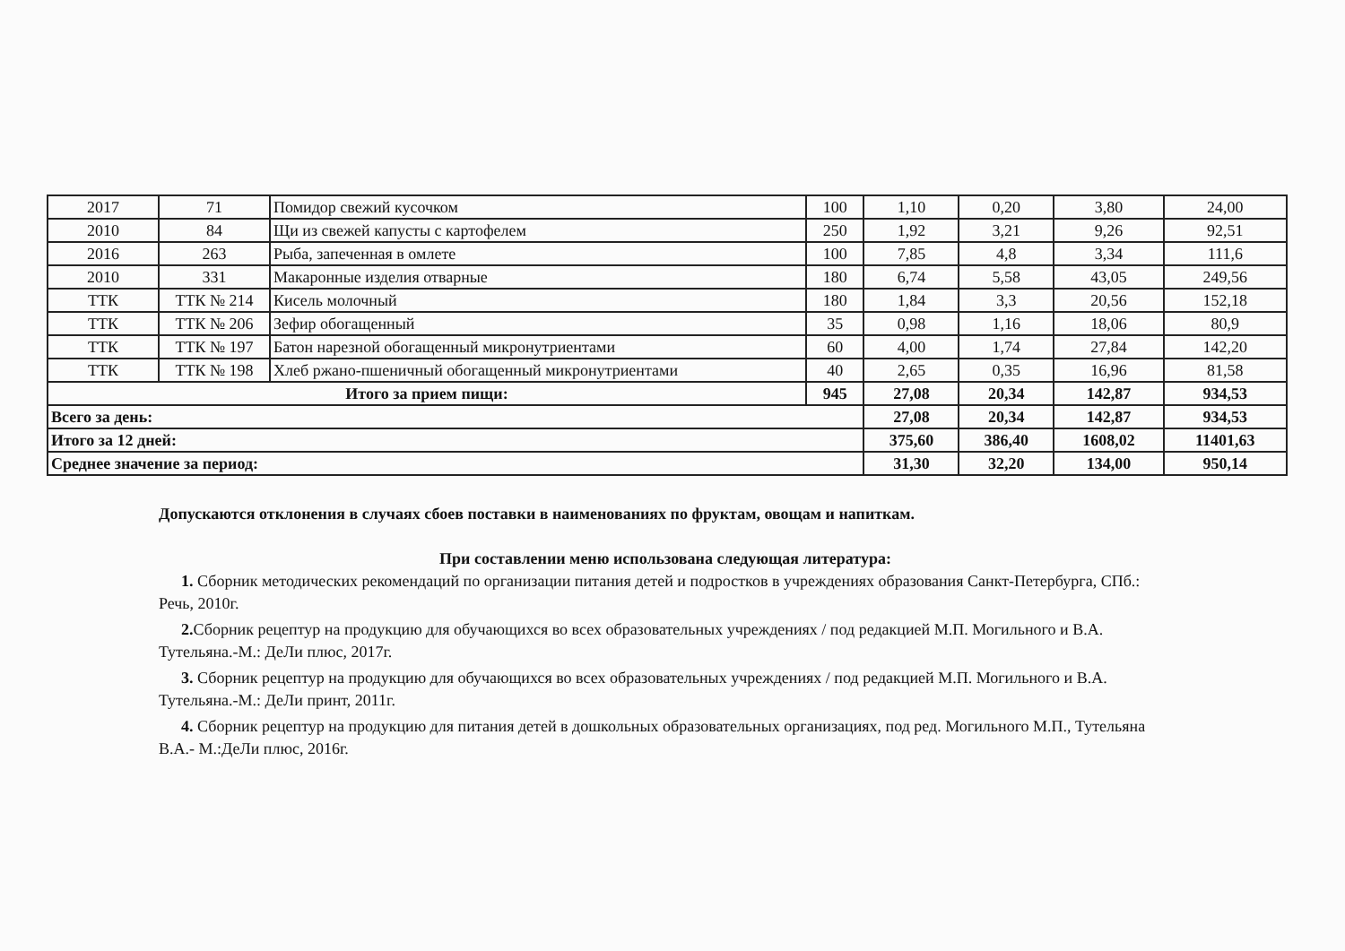| 2017 | 71 | Помидор свежий кусочком | 100 | 1,10 | 0,20 | 3,80 | 24,00 |
| 2010 | 84 | Щи из свежей капусты с картофелем | 250 | 1,92 | 3,21 | 9,26 | 92,51 |
| 2016 | 263 | Рыба, запеченная в омлете | 100 | 7,85 | 4,8 | 3,34 | 111,6 |
| 2010 | 331 | Макаронные изделия отварные | 180 | 6,74 | 5,58 | 43,05 | 249,56 |
| ТТК | ТТК № 214 | Кисель молочный | 180 | 1,84 | 3,3 | 20,56 | 152,18 |
| ТТК | ТТК № 206 | Зефир обогащенный | 35 | 0,98 | 1,16 | 18,06 | 80,9 |
| ТТК | ТТК № 197 | Батон нарезной обогащенный микронутриентами | 60 | 4,00 | 1,74 | 27,84 | 142,20 |
| ТТК | ТТК № 198 | Хлеб ржано-пшеничный обогащенный микронутриентами | 40 | 2,65 | 0,35 | 16,96 | 81,58 |
| Итого за прием пищи: | | | 945 | 27,08 | 20,34 | 142,87 | 934,53 |
| Всего за день: | | | | 27,08 | 20,34 | 142,87 | 934,53 |
| Итого за 12 дней: | | | | 375,60 | 386,40 | 1608,02 | 11401,63 |
| Среднее значение за период: | | | | 31,30 | 32,20 | 134,00 | 950,14 |
Допускаются отклонения в случаях сбоев поставки в наименованиях по фруктам, овощам и напиткам.
При составлении меню использована следующая литература:
1. Сборник методических рекомендаций по организации питания детей и подростков в учреждениях образования Санкт-Петербурга, СПб.: Речь, 2010г.
2. Сборник рецептур на продукцию для обучающихся во всех образовательных учреждениях / под редакцией М.П. Могильного и В.А. Тутельяна.-М.: ДеЛи плюс, 2017г.
3. Сборник рецептур на продукцию для обучающихся во всех образовательных учреждениях / под редакцией М.П. Могильного и В.А. Тутельяна.-М.: ДеЛи принт, 2011г.
4. Сборник рецептур на продукцию для питания детей в дошкольных образовательных организациях, под ред. Могильного М.П., Тутельяна В.А.- М.:ДеЛи плюс, 2016г.